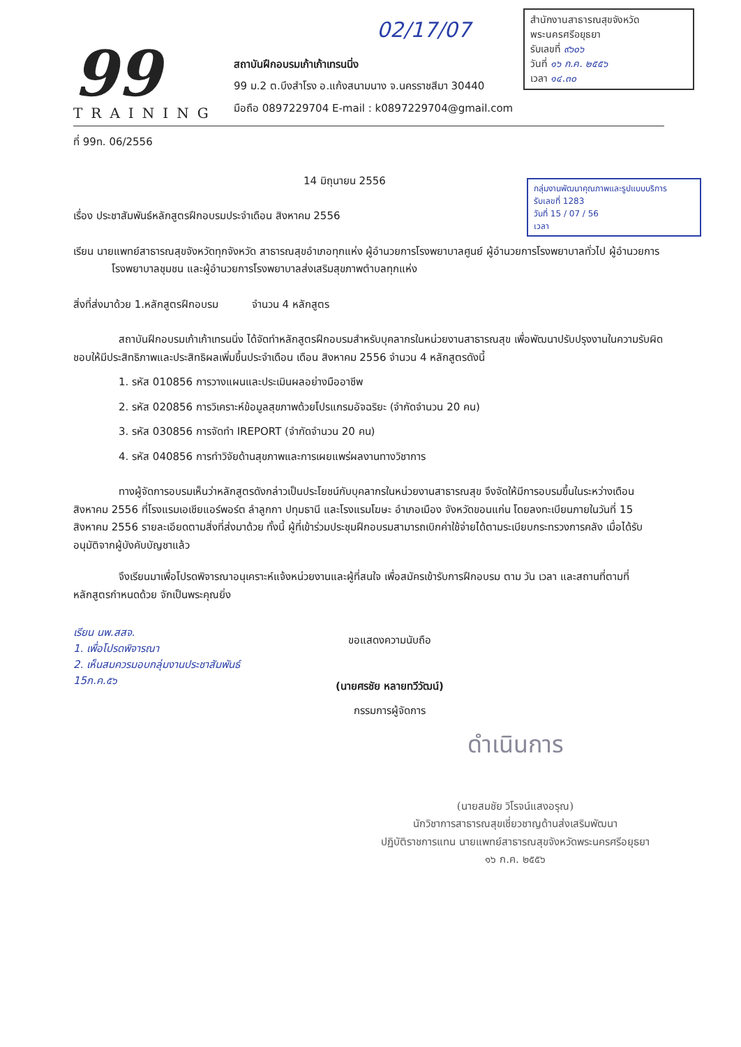สำนักงานสาธารณสุขจังหวัด
พระนครศรีอยุธยา
รับเลขที่ ๙๖๐๖
วันที่ ๑๖ ก.ค. ๒๕๕๖
เวลา ๑๔.๓๐
กลุ่มงานพัฒนาคุณภาพและรูปแบบบริการ
รับเลขที่ 1283
วันที่ 15 / 07 / 56
เวลา
02/17/07
99
TRAINING
สถาบันฝึกอบรมเก้าเก้าเทรนนิ่ง
99 ม.2 ต.บึงสำโรง อ.แก้งสนามนาง จ.นครราชสีมา 30440
มือถือ 0897229704 E-mail : k0897229704@gmail.com
ที่ 99ท. 06/2556
14 มิถุนายน 2556
เรื่อง ประชาสัมพันธ์หลักสูตรฝึกอบรมประจำเดือน สิงหาคม 2556
เรียน นายแพทย์สาธารณสุขจังหวัดทุกจังหวัด สาธารณสุขอำเภอทุกแห่ง ผู้อำนวยการโรงพยาบาลศูนย์ ผู้อำนวยการโรงพยาบาลทั่วไป ผู้อำนวยการโรงพยาบาลชุมชน และผู้อำนวยการโรงพยาบาลส่งเสริมสุขภาพตำบลทุกแห่ง
สิ่งที่ส่งมาด้วย 1.หลักสูตรฝึกอบรม จำนวน 4 หลักสูตร
สถาบันฝึกอบรมเก้าเก้าเทรนนิ่ง ได้จัดทำหลักสูตรฝึกอบรมสำหรับบุคลากรในหน่วยงานสาธารณสุข เพื่อพัฒนาปรับปรุงงานในความรับผิดชอบให้มีประสิทธิภาพและประสิทธิผลเพิ่มขึ้นประจำเดือน เดือน สิงหาคม 2556 จำนวน 4 หลักสูตรดังนี้
1. รหัส 010856 การวางแผนและประเมินผลอย่างมืออาชีพ
2. รหัส 020856 การวิเคราะห์ข้อมูลสุขภาพด้วยโปรแกรมอัจฉริยะ (จำกัดจำนวน 20 คน)
3. รหัส 030856 การจัดทำ IREPORT (จำกัดจำนวน 20 คน)
4. รหัส 040856 การทำวิจัยด้านสุขภาพและการเผยแพร่ผลงานทางวิชาการ
ทางผู้จัดการอบรมเห็นว่าหลักสูตรดังกล่าวเป็นประโยชน์กับบุคลากรในหน่วยงานสาธารณสุข จึงจัดให้มีการอบรมขึ้นในระหว่างเดือน สิงหาคม 2556 ที่โรงแรมเอเชียแอร์พอร์ต ลำลูกกา ปทุมธานี และโรงแรมโฆษะ อำเภอเมือง จังหวัดขอนแก่น โดยลงทะเบียนภายในวันที่ 15 สิงหาคม 2556 รายละเอียดตามสิ่งที่ส่งมาด้วย ทั้งนี้ ผู้ที่เข้าร่วมประชุมฝึกอบรมสามารถเบิกค่าใช้จ่ายได้ตามระเบียบกระทรวงการคลัง เมื่อได้รับอนุมัติจากผู้บังคับบัญชาแล้ว
จึงเรียนมาเพื่อโปรดพิจารณาอนุเคราะห์แจ้งหน่วยงานและผู้ที่สนใจ เพื่อสมัครเข้ารับการฝึกอบรม ตาม วัน เวลา และสถานที่ตามที่หลักสูตรกำหนดด้วย จักเป็นพระคุณยิ่ง
เรียน นพ.สสจ.
1. เพื่อโปรดพิจารณา
2. เห็นสมควรมอบกลุ่มงานประชาสัมพันธ์
15ก.ค.๕๖
ขอแสดงความนับถือ
(นายศรชัย หลายทวีวัฒน์)
กรรมการผู้จัดการ
ดำเนินการ
(นายสมชัย วิโรจน์แสงอรุณ)
นักวิชาการสาธารณสุขเชี่ยวชาญด้านส่งเสริมพัฒนา
ปฏิบัติราชการแทน นายแพทย์สาธารณสุขจังหวัดพระนครศรีอยุธยา
๑๖ ก.ค. ๒๕๕๖